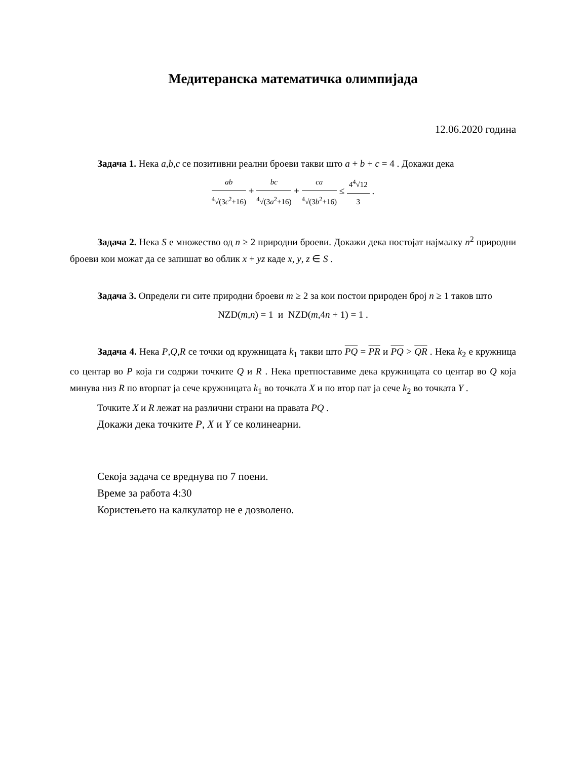Медитеранска математичка олимпијада
12.06.2020 година
Задача 1. Нека a,b,c се позитивни реални броеви такви што a + b + c = 4 . Докажи дека
ab <sup>4</sup>√(3c<sup>2</sup>+16) + bc <sup>4</sup>√(3a<sup>2</sup>+16) + ca <sup>4</sup>√(3b<sup>2</sup>+16) ≤ 4<sup>4</sup>√12 3 .
Задача 2. Нека S е множество од n ≥ 2 природни броеви. Докажи дека постојат најмалку n<sup>2</sup> природни броеви кои можат да се запишат во облик x + yz каде x, y, z ∈ S .
Задача 3. Определи ги сите природни броеви m ≥ 2 за кои постои природен број n ≥ 1 таков што
NZD(m,n) = 1 и NZD(m,4n + 1) = 1 .
Задача 4. Нека P,Q,R се точки од кружницата k<sub>1</sub> такви што PQ = PR и PQ > QR . Нека k<sub>2</sub> е кружница со центар во P која ги содржи точките Q и R . Нека претпоставиме дека кружницата со центар во Q која минува низ R по вторпат ја сече кружницата k<sub>1</sub> во точката X и по втор пат ја сече k<sub>2</sub> во точката Y .
Точките X и R лежат на различни страни на правата PQ .
Докажи дека точките P, X и Y се колинеарни.
Секоја задача се вреднува по 7 поени.
Време за работа 4:30
Користењето на калкулатор не е дозволено.